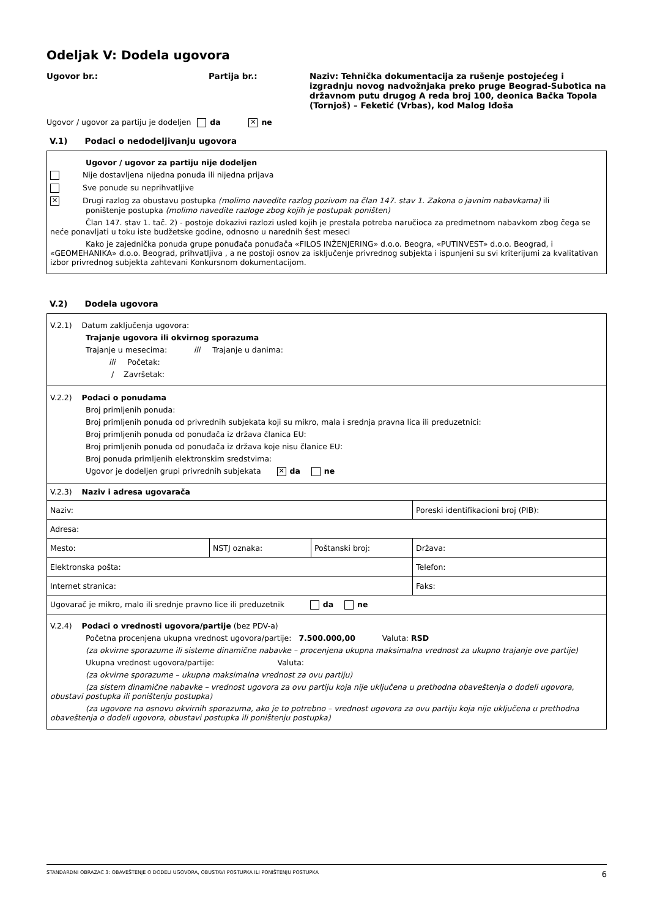Odeljak V: Dodela ugovora
Ugovor br.: Partija br.: Naziv: Tehnička dokumentacija za rušenje postojećeg i izgradnju novog nadvožnjaka preko pruge Beograd-Subotica na državnom putu drugog A reda broj 100, deonica Bačka Topola (Tornjoš) – Feketić (Vrbas), kod Malog Iđoša
Ugovor / ugovor za partiju je dodeljen da ✕ ne
V.1) Podaci o nedodeljivanju ugovora
Ugovor / ugovor za partiju nije dodeljen
Nije dostavljena nijedna ponuda ili nijedna prijava
Sve ponude su neprihvatljive
✕ Drugi razlog za obustavu postupka (molimo navedite razlog pozivom na član 147. stav 1. Zakona o javnim nabavkama) ili poništenje postupka (molimo navedite razloge zbog kojih je postupak poništen)
Član 147. stav 1. tač. 2) - postoje dokazivi razlozi usled kojih je prestala potreba naručioca za predmetnom nabavkom zbog čega se neće ponavljati u toku iste budžetske godine, odnosno u narednih šest meseci
Kako je zajednička ponuda grupe ponuđača ponuđača «FILOS INŽENJERING» d.o.o. Beogra, «PUTINVEST» d.o.o. Beograd, i «GEOMEHANIKA» d.o.o. Beograd, prihvatljiva , a ne postoji osnov za isključenje privrednog subjekta i ispunjeni su svi kriterijumi za kvalitativan izbor privrednog subjekta zahtevani Konkursnom dokumentacijom.
V.2) Dodela ugovora
V.2.1) Datum zaključenja ugovora:
Trajanje ugovora ili okvirnog sporazuma
Trajanje u mesecima: ili Trajanje u danima:
ili Početak:
/ Završetak:
V.2.2) Podaci o ponudama
Broj primljenih ponuda:
Broj primljenih ponuda od privrednih subjekata koji su mikro, mala i srednja pravna lica ili preduzetnici:
Broj primljenih ponuda od ponuđača iz država članica EU:
Broj primljenih ponuda od ponuđača iz država koje nisu članice EU:
Broj ponuda primljenih elektronskim sredstvima:
Ugovor je dodeljen grupi privrednih subjekata ✕ da ne
V.2.3) Naziv i adresa ugovarača
| Naziv: | | | Poreski identifikacioni broj (PIB): |
| Adresa: | | | |
| Mesto: | NSTJ oznaka: | Poštanski broj: | Država: |
| Elektronska pošta: | | | Telefon: |
| Internet stranica: | | | Faks: |
| Ugovarač je mikro, malo ili srednje pravno lice ili preduzetnik da ne | | | |
V.2.4) Podaci o vrednosti ugovora/partije (bez PDV-a)
Početna procenjena ukupna vrednost ugovora/partije: 7.500.000,00 Valuta: RSD
(za okvirne sporazume ili sisteme dinamične nabavke – procenjena ukupna maksimalna vrednost za ukupno trajanje ove partije)
Ukupna vrednost ugovora/partije: Valuta:
(za okvirne sporazume – ukupna maksimalna vrednost za ovu partiju)
(za sistem dinamične nabavke – vrednost ugovora za ovu partiju koja nije uključena u prethodna obaveštenja o dodeli ugovora, obustavi postupka ili poništenju postupka)
(za ugovore na osnovu okvirnih sporazuma, ako je to potrebno – vrednost ugovora za ovu partiju koja nije uključena u prethodna obaveštenja o dodeli ugovora, obustavi postupka ili poništenju postupka)
STANDARDNI OBRAZAC 3: OBAVEŠTENJE O DODELI UGOVORA, OBUSTAVI POSTUPKA ILI PONIŠTENJU POSTUPKA 6